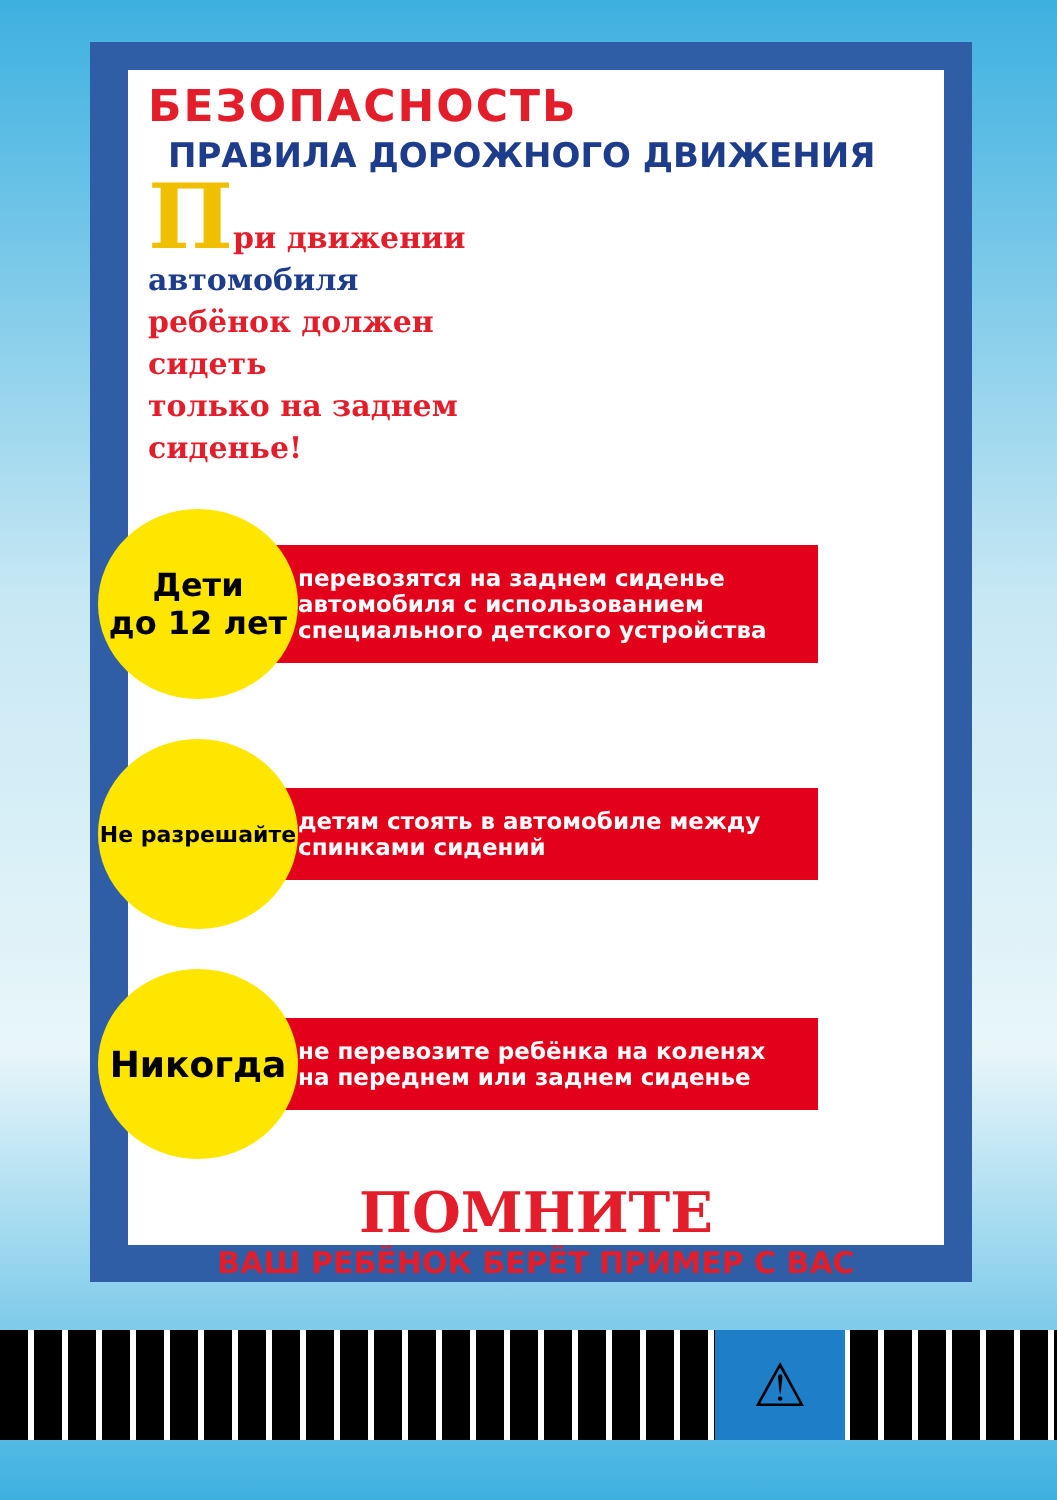БЕЗОПАСНОСТЬ
ПРАВИЛА ДОРОЖНОГО ДВИЖЕНИЯ
При движении
автомобиля
ребёнок должен
сидеть
только на заднем
сиденье!
Дети
до 12 лет
перевозятся на заднем сиденье автомобиля с использованием специального детского устройства
Не разрешайте
детям стоять в автомобиле между спинками сидений
Никогда
не перевозите ребёнка на коленях на переднем или заднем сиденье
ПОМНИТЕ
ВАШ РЕБЁНОК БЕРЁТ ПРИМЕР С ВАС
⚠